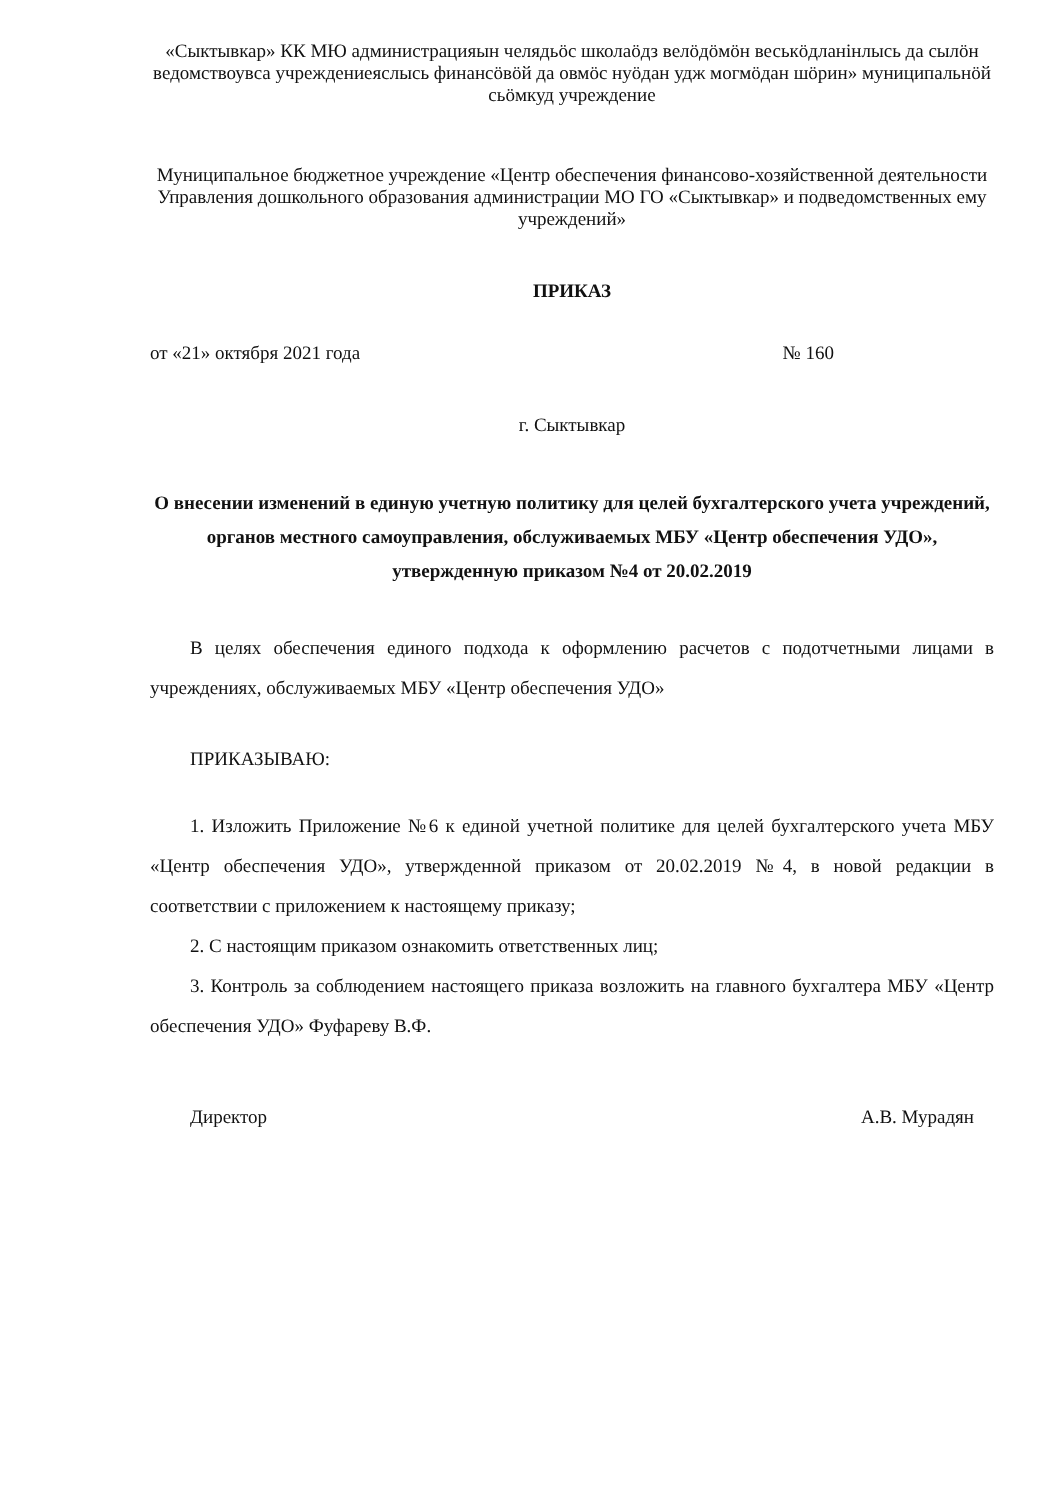«Сыктывкар» КК МЮ администрацияын челядьöс школаöдз велöдöмöн веськöдланiнлысь да сылöн ведомствоувса учреждениеяслысь финансöвöй да овмöс нуöдан удж могмöдан шöрин» муниципальнöй сьöмкуд учреждение
Муниципальное бюджетное учреждение «Центр обеспечения финансово-хозяйственной деятельности Управления дошкольного образования администрации МО ГО «Сыктывкар» и подведомственных ему учреждений»
ПРИКАЗ
от «21» октября 2021 года № 160
г. Сыктывкар
О внесении изменений в единую учетную политику для целей бухгалтерского учета учреждений, органов местного самоуправления, обслуживаемых МБУ «Центр обеспечения УДО», утвержденную приказом №4 от 20.02.2019
В целях обеспечения единого подхода к оформлению расчетов с подотчетными лицами в учреждениях, обслуживаемых МБУ «Центр обеспечения УДО»
ПРИКАЗЫВАЮ:
1. Изложить Приложение №6 к единой учетной политике для целей бухгалтерского учета МБУ «Центр обеспечения УДО», утвержденной приказом от 20.02.2019 №4, в новой редакции в соответствии с приложением к настоящему приказу;
2. С настоящим приказом ознакомить ответственных лиц;
3. Контроль за соблюдением настоящего приказа возложить на главного бухгалтера МБУ «Центр обеспечения УДО» Фуфареву В.Ф.
Директор А.В. Мурадян